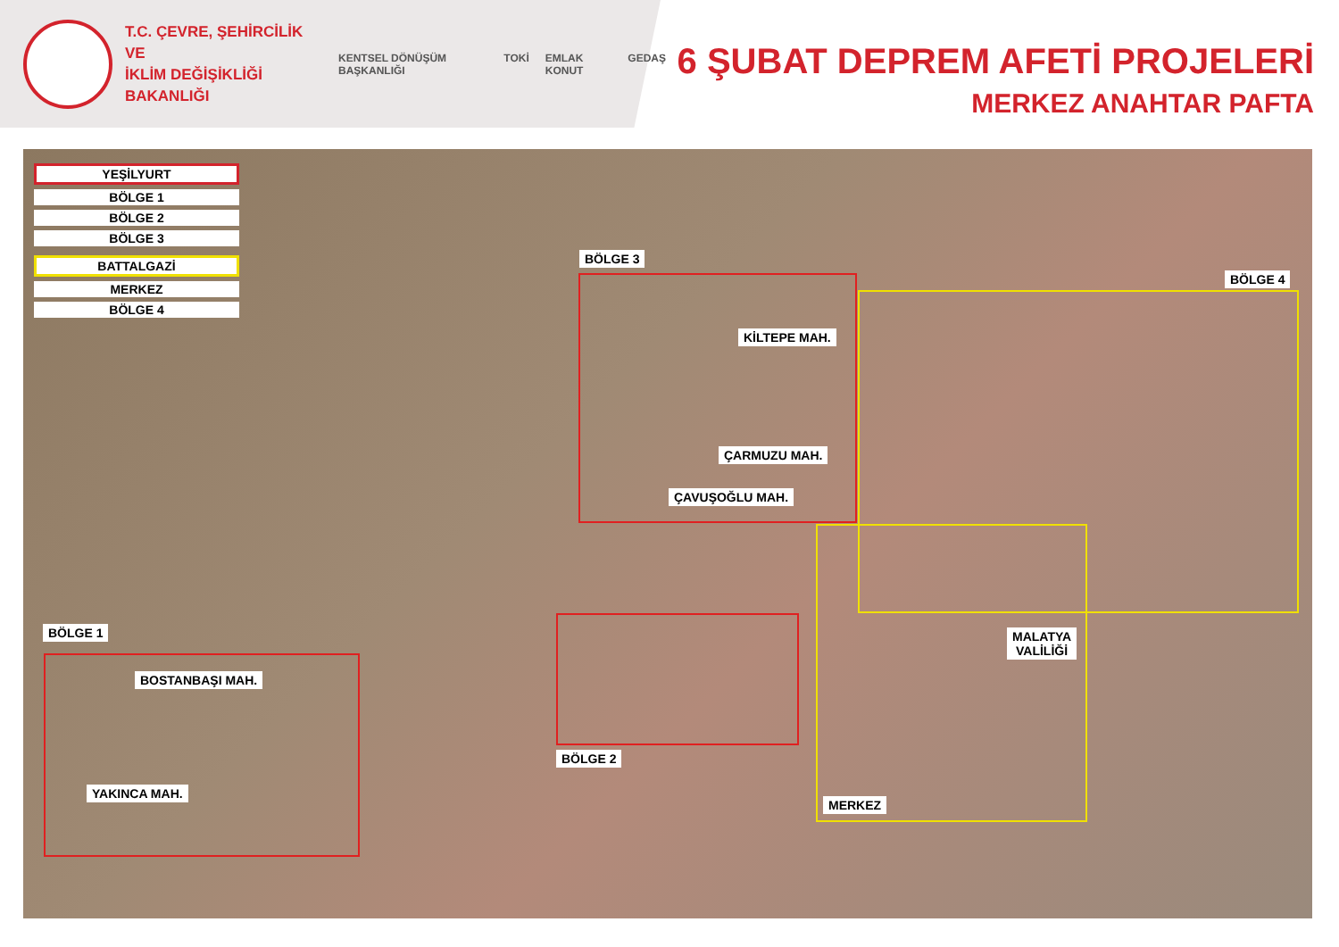T.C. ÇEVRE, ŞEHİRCİLİK VE
İKLİM DEĞİŞİKLİĞİ BAKANLIĞI
KENTSEL DÖNÜŞÜM BAŞKANLIĞI TOKİ EMLAK KONUT GEDAŞ
6 ŞUBAT DEPREM AFETİ PROJELERİ
MERKEZ ANAHTAR PAFTA
YEŞİLYURT
BÖLGE 1
BÖLGE 2
BÖLGE 3
BATTALGAZİ
MERKEZ
BÖLGE 4
BÖLGE 3
BÖLGE 4
KİLTEPE MAH.
ÇARMUZU MAH.
ÇAVUŞOĞLU MAH.
BÖLGE 1
BOSTANBAŞI MAH.
YAKINCA MAH.
BÖLGE 2
MERKEZ
MALATYA
VALİLİĞİ